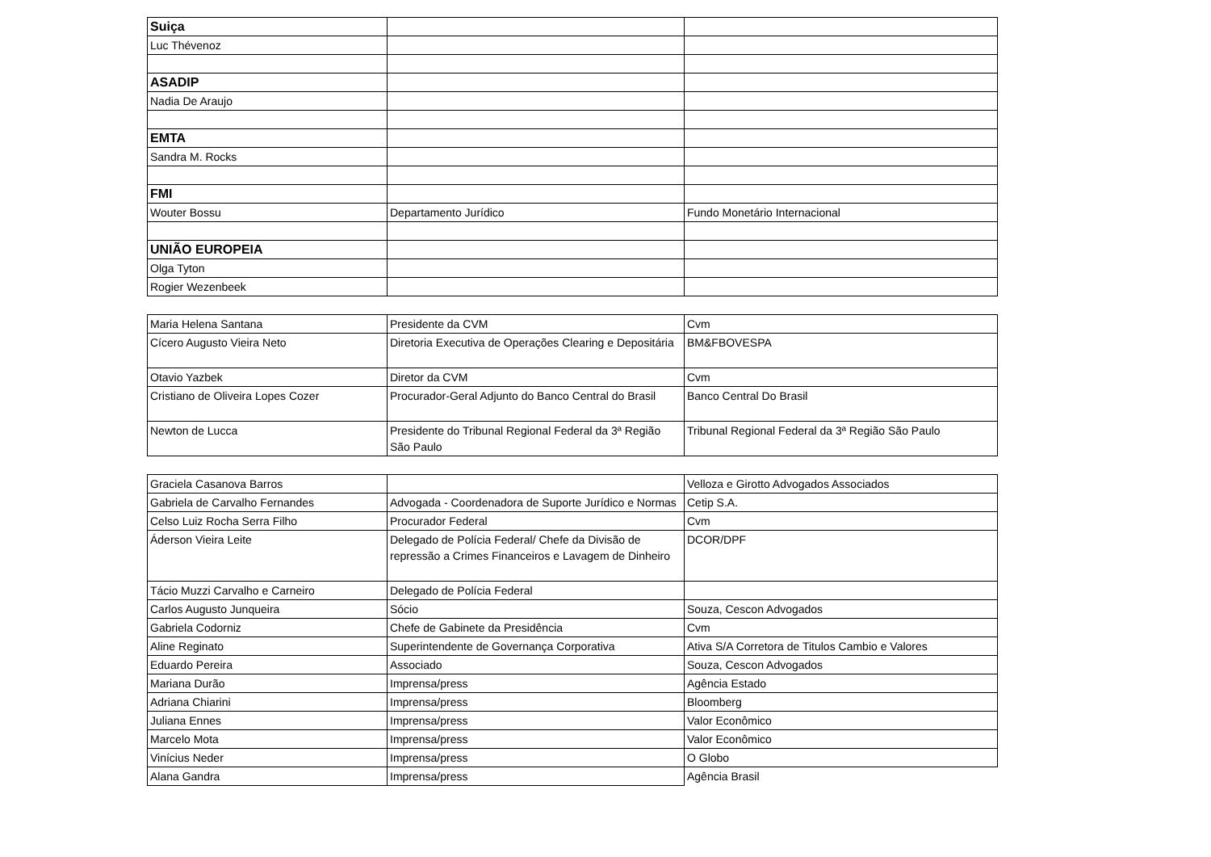| Suiça | | |
| Luc Thévenoz | | |
| ASADIP | | |
| Nadia De Araujo | | |
| EMTA | | |
| Sandra M. Rocks | | |
| FMI | | |
| Wouter Bossu | Departamento Jurídico | Fundo Monetário Internacional |
| UNIÃO EUROPEIA | | |
| Olga Tyton | | |
| Rogier Wezenbeek | | |
| Maria Helena Santana | Presidente da CVM | Cvm |
| Cícero Augusto Vieira Neto | Diretoria Executiva de Operações Clearing e Depositária | BM&FBOVESPA |
| Otavio Yazbek | Diretor da CVM | Cvm |
| Cristiano de Oliveira Lopes Cozer | Procurador-Geral Adjunto do Banco Central do Brasil | Banco Central Do Brasil |
| Newton de Lucca | Presidente do Tribunal Regional Federal da 3ª Região São Paulo | Tribunal Regional Federal da 3ª Região São Paulo |
| Graciela Casanova Barros | | Velloza e Girotto Advogados Associados |
| Gabriela de Carvalho Fernandes | Advogada - Coordenadora de Suporte Jurídico e Normas | Cetip S.A. |
| Celso Luiz Rocha Serra Filho | Procurador Federal | Cvm |
| Áderson Vieira Leite | Delegado de Polícia Federal/ Chefe da Divisão de repressão a Crimes Financeiros e Lavagem de Dinheiro | DCOR/DPF |
| Tácio Muzzi Carvalho e Carneiro | Delegado de Polícia Federal | |
| Carlos Augusto Junqueira | Sócio | Souza, Cescon Advogados |
| Gabriela Codorniz | Chefe de Gabinete da Presidência | Cvm |
| Aline Reginato | Superintendente de Governança Corporativa | Ativa S/A Corretora de Titulos Cambio e Valores |
| Eduardo Pereira | Associado | Souza, Cescon Advogados |
| Mariana Durão | Imprensa/press | Agência Estado |
| Adriana Chiarini | Imprensa/press | Bloomberg |
| Juliana Ennes | Imprensa/press | Valor Econômico |
| Marcelo Mota | Imprensa/press | Valor Econômico |
| Vinícius Neder | Imprensa/press | O Globo |
| Alana Gandra | Imprensa/press | Agência Brasil |